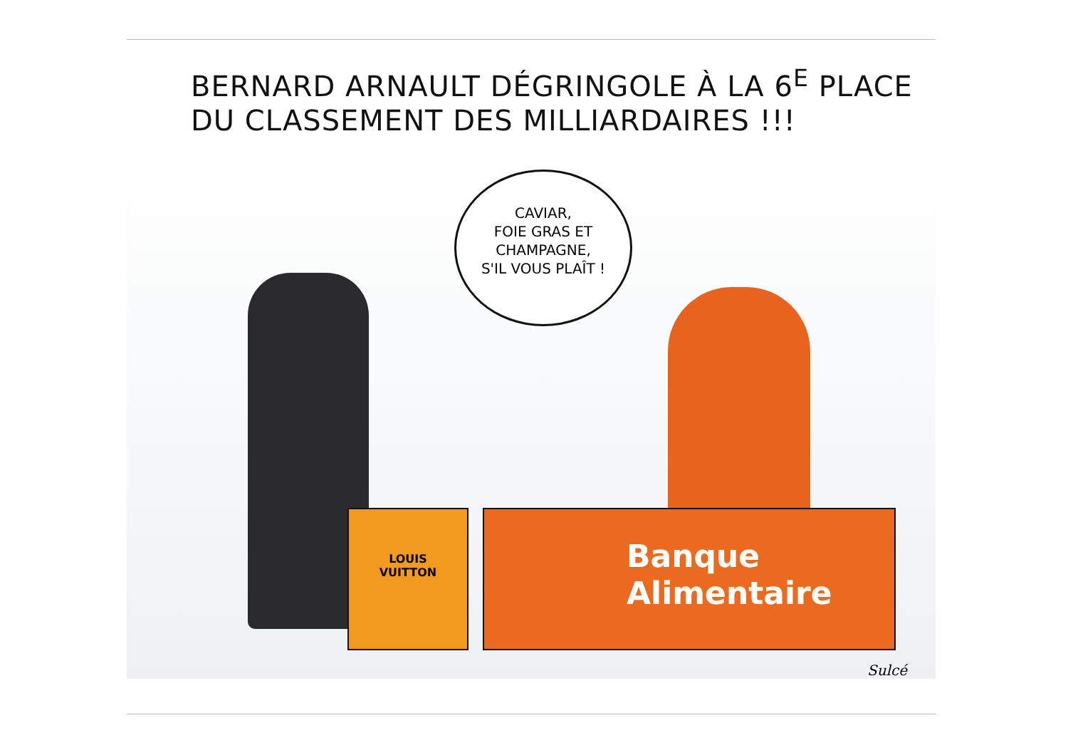BERNARD ARNAULT DÉGRINGOLE À LA 6<sup>E</sup> PLACE
DU CLASSEMENT DES MILLIARDAIRES !!!
CAVIAR,
FOIE GRAS ET
CHAMPAGNE,
S'IL VOUS PLAÎT !
LOUIS
VUITTON
Banque
Alimentaire
Sulcé